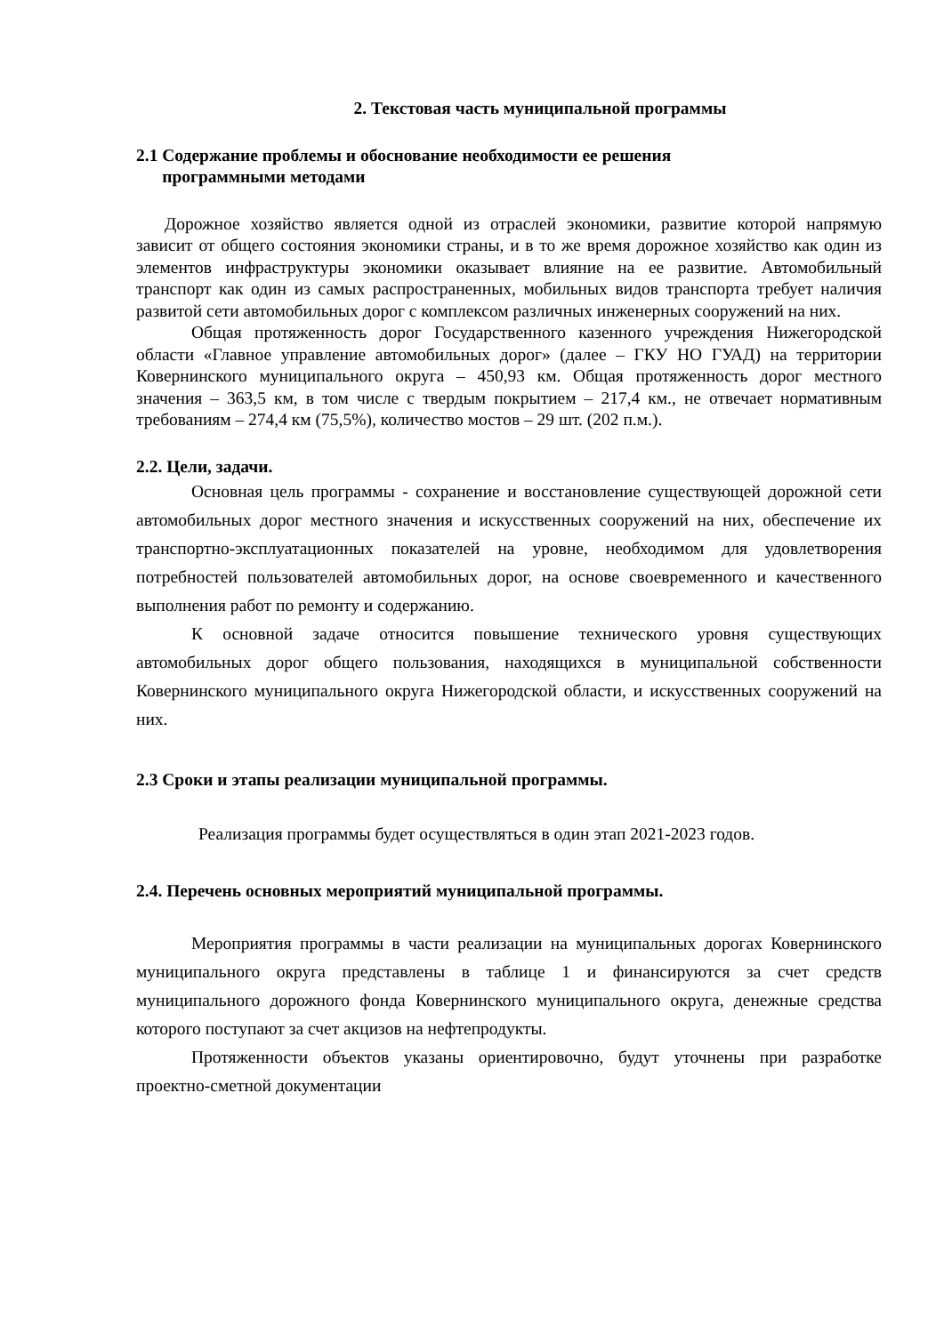2. Текстовая часть муниципальной программы
2.1 Содержание проблемы и обоснование необходимости ее решения
программными методами
Дорожное хозяйство является одной из отраслей экономики, развитие которой напрямую зависит от общего состояния экономики страны, и в то же время дорожное хозяйство как один из элементов инфраструктуры экономики оказывает влияние на ее развитие. Автомобильный транспорт как один из самых распространенных, мобильных видов транспорта требует наличия развитой сети автомобильных дорог с комплексом различных инженерных сооружений на них.
Общая протяженность дорог Государственного казенного учреждения Нижегородской области «Главное управление автомобильных дорог» (далее – ГКУ НО ГУАД) на территории Ковернинского муниципального округа – 450,93 км. Общая протяженность дорог местного значения – 363,5 км, в том числе с твердым покрытием – 217,4 км., не отвечает нормативным требованиям – 274,4 км (75,5%), количество мостов – 29 шт. (202 п.м.).
2.2. Цели, задачи.
Основная цель программы - сохранение и восстановление существующей дорожной сети автомобильных дорог местного значения и искусственных сооружений на них, обеспечение их транспортно-эксплуатационных показателей на уровне, необходимом для удовлетворения потребностей пользователей автомобильных дорог, на основе своевременного и качественного выполнения работ по ремонту и содержанию.
К основной задаче относится повышение технического уровня существующих автомобильных дорог общего пользования, находящихся в муниципальной собственности Ковернинского муниципального округа Нижегородской области, и искусственных сооружений на них.
2.3 Сроки и этапы реализации муниципальной программы.
Реализация программы будет осуществляться в один этап 2021-2023 годов.
2.4. Перечень основных мероприятий муниципальной программы.
Мероприятия программы в части реализации на муниципальных дорогах Ковернинского муниципального округа представлены в таблице 1 и финансируются за счет средств муниципального дорожного фонда Ковернинского муниципального округа, денежные средства которого поступают за счет акцизов на нефтепродукты.
Протяженности объектов указаны ориентировочно, будут уточнены при разработке проектно-сметной документации